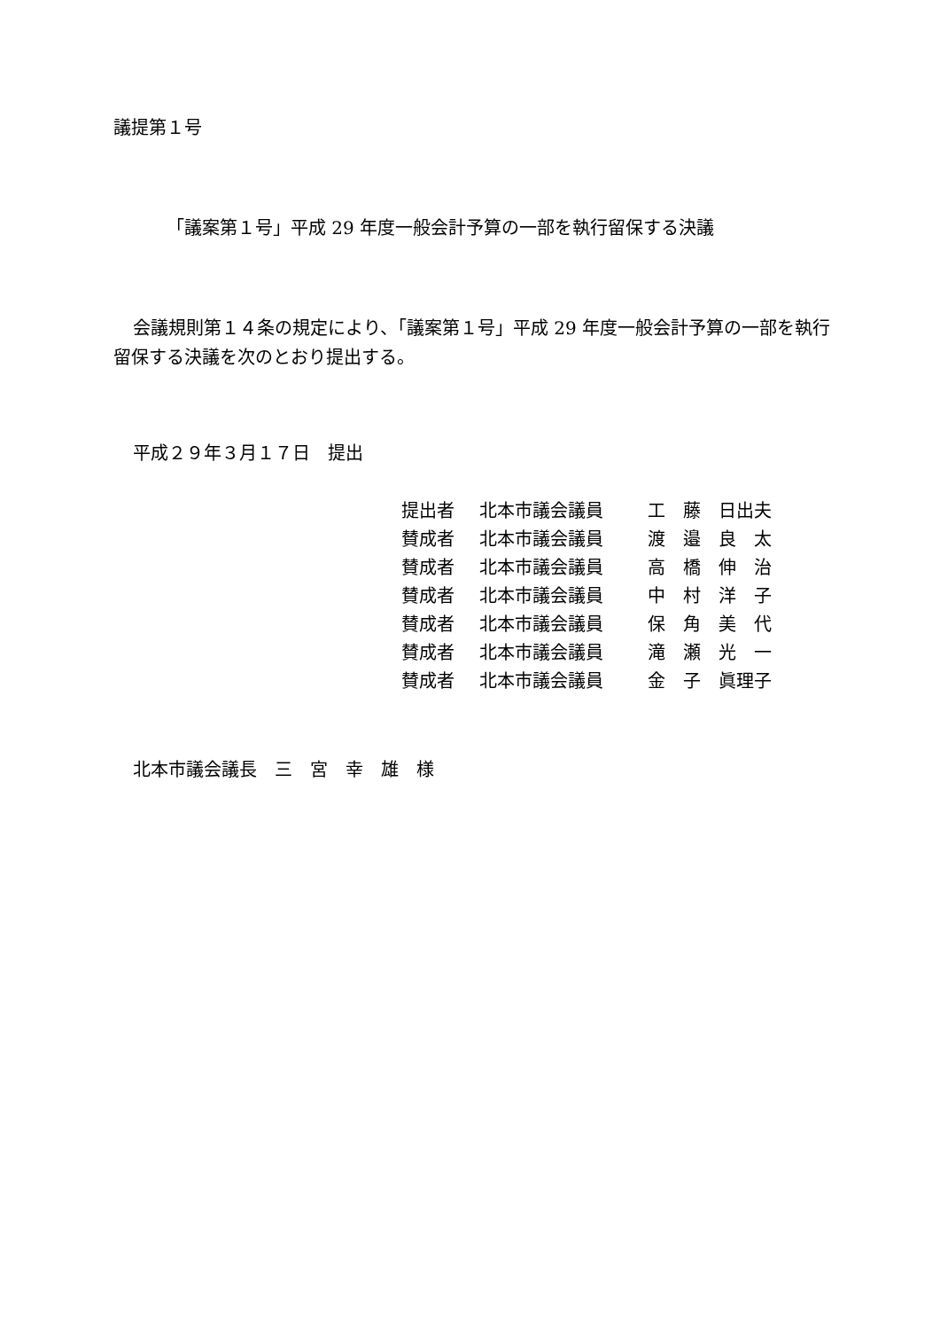議提第１号
「議案第１号」平成 29 年度一般会計予算の一部を執行留保する決議
会議規則第１４条の規定により、「議案第１号」平成 29 年度一般会計予算の一部を執行留保する決議を次のとおり提出する。
平成２９年３月１７日　提出
| 提出者 | 北本市議会議員 | 工 藤 日出夫 |
| 賛成者 | 北本市議会議員 | 渡 邉 良 太 |
| 賛成者 | 北本市議会議員 | 高 橋 伸 治 |
| 賛成者 | 北本市議会議員 | 中 村 洋 子 |
| 賛成者 | 北本市議会議員 | 保 角 美 代 |
| 賛成者 | 北本市議会議員 | 滝 瀬 光 一 |
| 賛成者 | 北本市議会議員 | 金 子 眞理子 |
北本市議会議長　三　宮　幸　雄　様